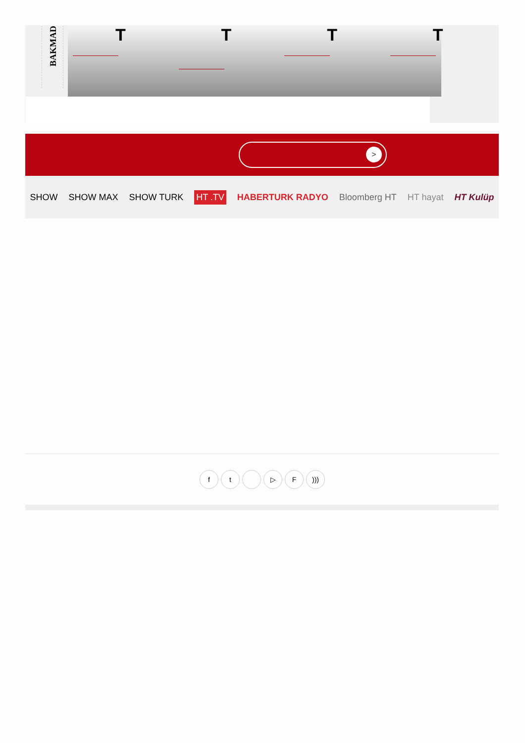BAKMAD
T
T
T
T
>
SHOW SHOW MAX SHOW TURK HT .TV HABERTURK RADYO Bloomberg HT HT hayat HT Kulüp
ft ▷ F)))